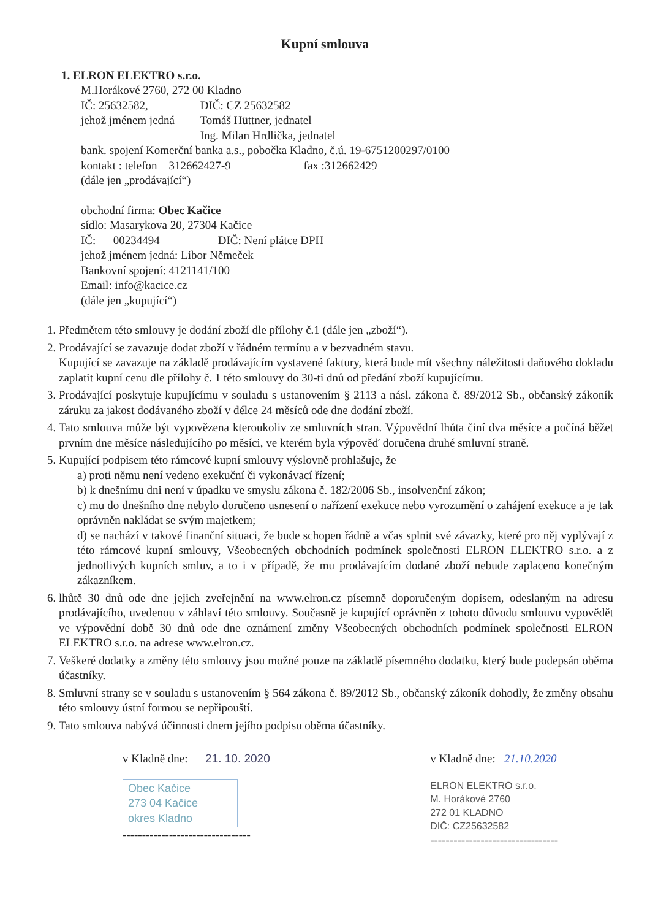Kupní smlouva
1. ELRON ELEKTRO s.r.o.
M.Horákové 2760, 272 00 Kladno
IČ: 25632582, DIČ: CZ 25632582
jehož jménem jedná Tomáš Hüttner, jednatel
Ing. Milan Hrdlička, jednatel
bank. spojení Komerční banka a.s., pobočka Kladno, č.ú. 19-6751200297/0100
kontakt : telefon 312662427-9 fax :312662429
(dále jen „prodávající“)
obchodní firma: Obec Kačice
sídlo: Masarykova 20, 27304 Kačice
IČ: 00234494 DIČ: Není plátce DPH
jehož jménem jedná: Libor Němeček
Bankovní spojení: 4121141/100
Email: info@kacice.cz
(dále jen „kupující“)
1. Předmětem této smlouvy je dodání zboží dle přílohy č.1 (dále jen „zboží“).
2. Prodávající se zavazuje dodat zboží v řádném termínu a v bezvadném stavu.
Kupující se zavazuje na základě prodávajícím vystavené faktury, která bude mít všechny náležitosti daňového dokladu zaplatit kupní cenu dle přílohy č. 1 této smlouvy do 30-ti dnů od předání zboží kupujícímu.
3. Prodávající poskytuje kupujícímu v souladu s ustanovením § 2113 a násl. zákona č. 89/2012 Sb., občanský zákoník záruku za jakost dodávaného zboží v délce 24 měsíců ode dne dodání zboží.
4. Tato smlouva může být vypovězena kteroukoliv ze smluvních stran. Výpovědní lhůta činí dva měsíce a počíná běžet prvním dne měsíce následujícího po měsíci, ve kterém byla výpověď doručena druhé smluvní straně.
5. Kupující podpisem této rámcové kupní smlouvy výslovně prohlašuje, že
a) proti němu není vedeno exekuční či vykonávací řízení;
b) k dnešnímu dni není v úpadku ve smyslu zákona č. 182/2006 Sb., insolvenční zákon;
c) mu do dnešního dne nebylo doručeno usnesení o nařízení exekuce nebo vyrozumění o zahájení exekuce a je tak oprávněn nakládat se svým majetkem;
d) se nachází v takové finanční situaci, že bude schopen řádně a včas splnit své závazky, které pro něj vyplývají z této rámcové kupní smlouvy, Všeobecných obchodních podmínek společnosti ELRON ELEKTRO s.r.o. a z jednotlivých kupních smluv, a to i v případě, že mu prodávajícím dodané zboží nebude zaplaceno konečným zákazníkem.
6. lhůtě 30 dnů ode dne jejich zveřejnění na www.elron.cz písemně doporučeným dopisem, odeslaným na adresu prodávajícího, uvedenou v záhlaví této smlouvy. Současně je kupující oprávněn z tohoto důvodu smlouvu vypovědět ve výpovědní době 30 dnů ode dne oznámení změny Všeobecných obchodních podmínek společnosti ELRON ELEKTRO s.r.o. na adrese www.elron.cz.
7. Veškeré dodatky a změny této smlouvy jsou možné pouze na základě písemného dodatku, který bude podepsán oběma účastníky.
8. Smluvní strany se v souladu s ustanovením § 564 zákona č. 89/2012 Sb., občanský zákoník dohodly, že změny obsahu této smlouvy ústní formou se nepřipouští.
9. Tato smlouva nabývá účinnosti dnem jejího podpisu oběma účastníky.
v Kladně dne: 21. 10. 2020
Obec Kačice
273 04 Kačice
okres Kladno
---------------------------------
v Kladně dne: 21.10.2020
ELRON ELEKTRO s.r.o.
M. Horákové 2760
272 01 KLADNO
DIČ: CZ25632582
---------------------------------